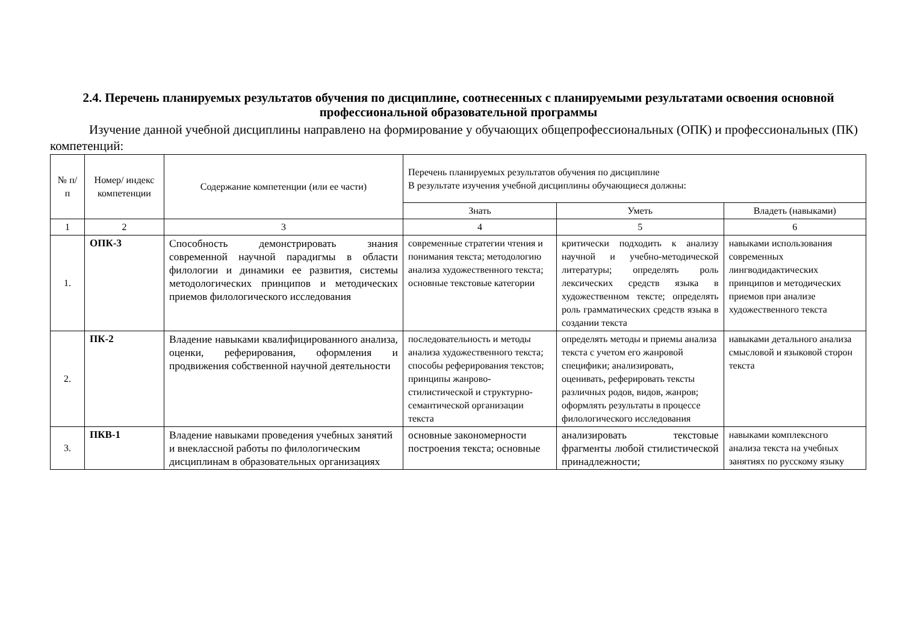2.4. Перечень планируемых результатов обучения по дисциплине, соотнесенных с планируемыми результатами освоения основной профессиональной образовательной программы
Изучение данной учебной дисциплины направлено на формирование у обучающих общепрофессиональных (ОПК) и профессиональных (ПК) компетенций:
| № п/п | Номер/ индекс компетенции | Содержание компетенции (или ее части) | Перечень планируемых результатов обучения по дисциплине В результате изучения учебной дисциплины обучающиеся должны: | | |
| --- | --- | --- | --- | --- | --- |
| | | | Знать | Уметь | Владеть (навыками) |
| 1 | 2 | 3 | 4 | 5 | 6 |
| 1. | ОПК-3 | Способность демонстрировать знания современной научной парадигмы в области филологии и динамики ее развития, системы методологических принципов и методических приемов филологического исследования | современные стратегии чтения и понимания текста; методологию анализа художественного текста; основные текстовые категории | критически подходить к анализу научной и учебно-методической литературы; определять роль лексических средств языка в художественном тексте; определять роль грамматических средств языка в создании текста | навыками использования современных лингводидактических принципов и методических приемов при анализе художественного текста |
| 2. | ПК-2 | Владение навыками квалифицированного анализа, оценки, реферирования, оформления и продвижения собственной научной деятельности | последовательность и методы анализа художественного текста; способы реферирования текстов; принципы жанрово-стилистической и структурно-семантической организации текста | определять методы и приемы анализа текста с учетом его жанровой специфики; анализировать, оценивать, реферировать тексты различных родов, видов, жанров; оформлять результаты в процессе филологического исследования | навыками детального анализа смысловой и языковой сторон текста |
| 3. | ПКВ-1 | Владение навыками проведения учебных занятий и внеклассной работы по филологическим дисциплинам в образовательных организациях | основные закономерности построения текста; основные | анализировать текстовые фрагменты любой стилистической принадлежности; | навыками комплексного анализа текста на учебных занятиях по русскому языку |